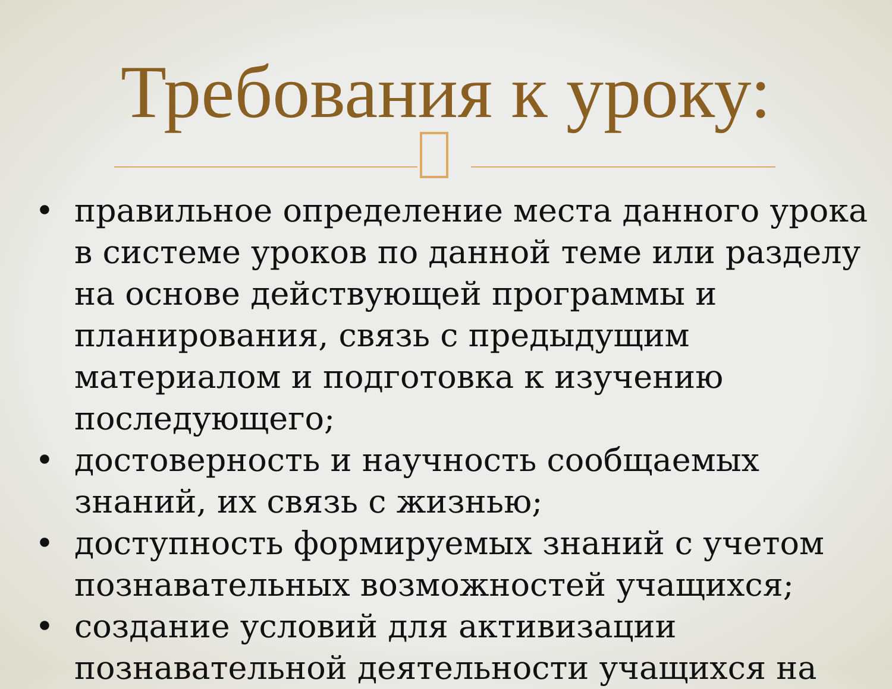Требования к уроку:
• правильное определение места данного урока в системе уроков по данной теме или разделу на основе действующей программы и планирования, связь с предыдущим материалом и подготовка к изучению последующего;
• достоверность и научность сообщаемых знаний, их связь с жизнью;
• доступность формируемых знаний с учетом познавательных возможностей учащихся;
• создание условий для активизации познавательной деятельности учащихся на